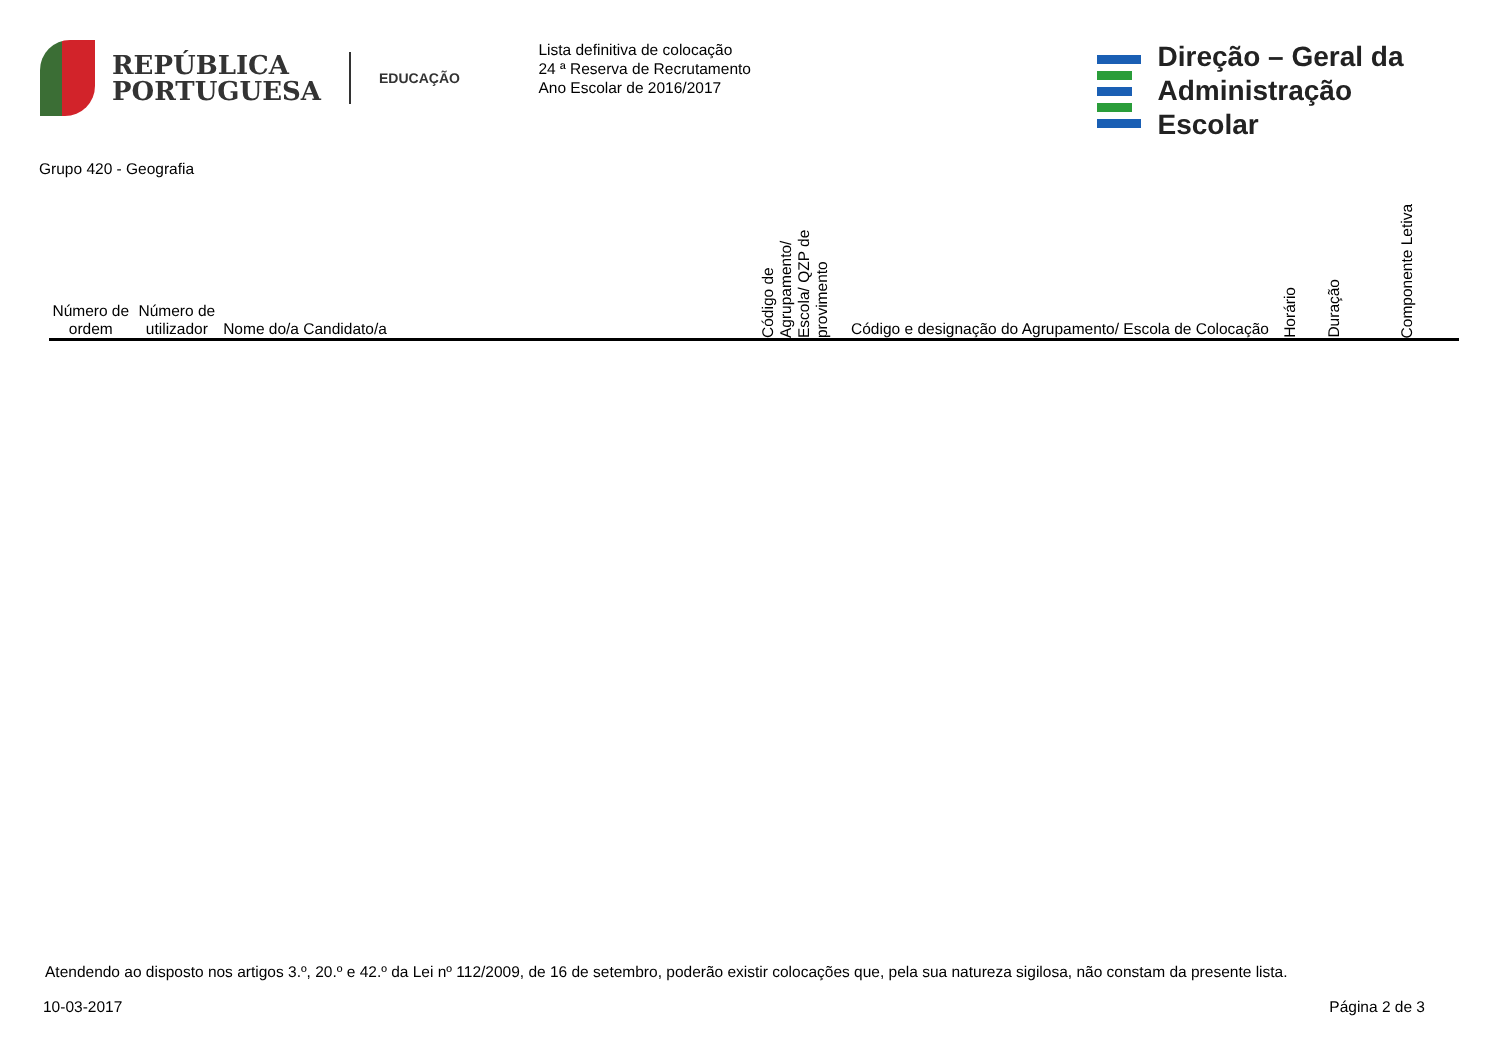REPÚBLICA
PORTUGUESA
EDUCAÇÃO
Lista definitiva de colocação
24 ª Reserva de Recrutamento
Ano Escolar de 2016/2017
Direção – Geral da
Administração Escolar
Grupo 420 - Geografia
| Número de ordem | Número de utilizador | Nome do/a Candidato/a | Código de Agrupamento/ Escola/ QZP de provimento | Código e designação do Agrupamento/ Escola de Colocação | Horário | Duração | Componente Letiva |
| --- | --- | --- | --- | --- | --- | --- | --- |
Atendendo ao disposto nos artigos 3.º, 20.º e 42.º da Lei nº 112/2009, de 16 de setembro, poderão existir colocações que, pela sua natureza sigilosa, não constam da presente lista.
10-03-2017 Página 2 de 3